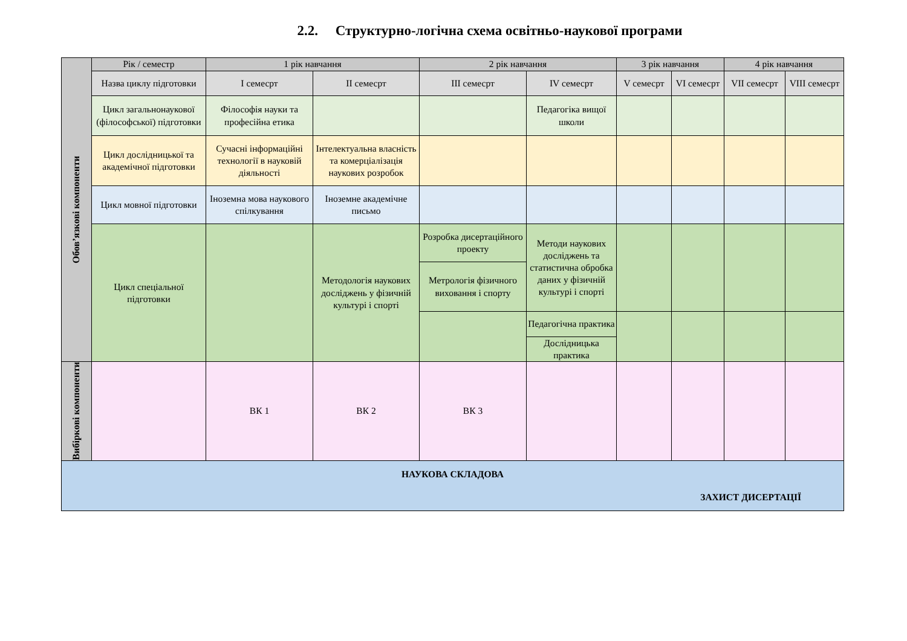2.2. Структурно-логічна схема освітньо-наукової програми
| Обов’язкові компоненти | Рік / семестр | 1 рік навчання | | 2 рік навчання | | 3 рік навчання | | 4 рік навчання | |
| | Назва циклу підготовки | I семесрт | II семесрт | III семесрт | IV семесрт | V семесрт | VI семесрт | VII семесрт | VIII семесрт |
| | Цикл загальнонаукової (філософської) підготовки | Філософія науки та професійна етика | | | Педагогіка вищої школи | | | | |
| | Цикл дослідницької та академічної підготовки | Сучасні інформаційні технології в науковій діяльності | Інтелектуальна власність та комерціалізація наукових розробок | | | | | | |
| | Цикл мовної підготовки | Іноземна мова наукового спілкування | Іноземне академічне письмо | | | | | | |
| | Цикл спеціальної підготовки | | Методологія наукових досліджень у фізичній культурі і спорті | Розробка дисертаційного проекту | Методи наукових досліджень та статистична обробка даних у фізичній культурі і спорті | | | | |
| | | | | Метрологія фізичного виховання і спорту | | | | | |
| | | | | | Педагогічна практика | | | | |
| | | | | | Дослідницька практика | | | | |
| Вибіркові компоненти | | ВК 1 | ВК 2 | ВК 3 | | | | | |
| НАУКОВА СКЛАДОВА ЗАХИСТ ДИСЕРТАЦІЇ | | | | | | | | | |